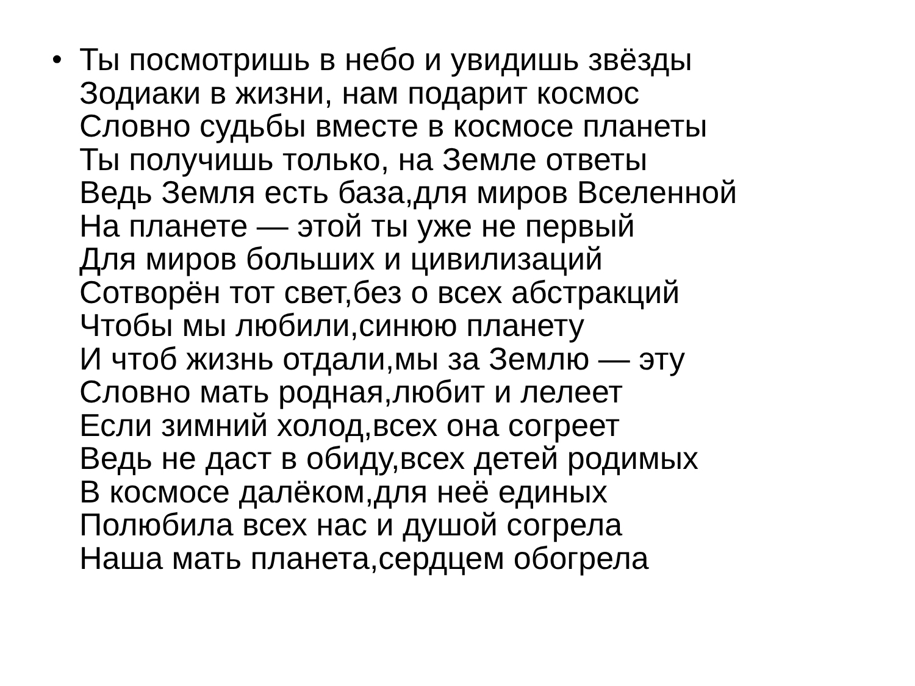• Ты посмотришь в небо и увидишь звёзды
Зодиаки в жизни, нам подарит космос
Словно судьбы вместе в космосе планеты
Ты получишь только, на Земле ответы
Ведь Земля есть база,для миров Вселенной
На планете — этой ты уже не первый
Для миров больших и цивилизаций
Сотворён тот свет,без о всех абстракций
Чтобы мы любили,синюю планету
И чтоб жизнь отдали,мы за Землю — эту
Словно мать родная,любит и лелеет
Если зимний холод,всех она согреет
Ведь не даст в обиду,всех детей родимых
В космосе далёком,для неё единых
Полюбила всех нас и душой согрела
Наша мать планета,сердцем обогрела